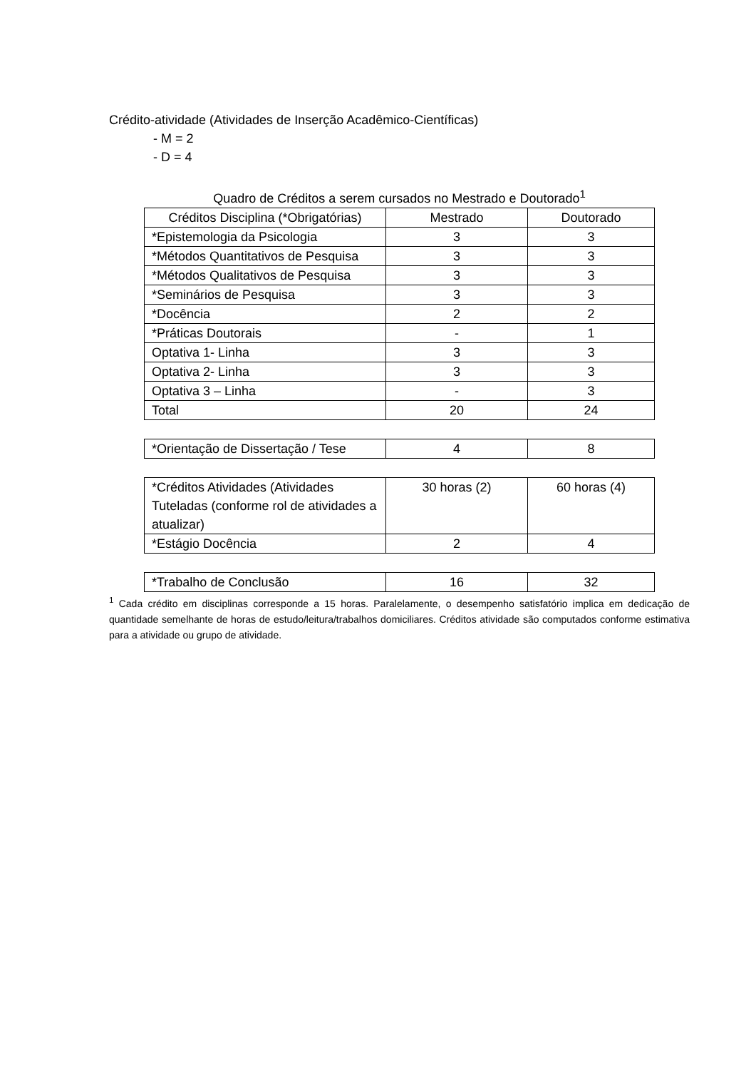Crédito-atividade (Atividades de Inserção Acadêmico-Científicas)
- M = 2
- D = 4
Quadro de Créditos a serem cursados no Mestrado e Doutorado<sup>1</sup>
| Créditos Disciplina (*Obrigatórias) | Mestrado | Doutorado |
| *Epistemologia da Psicologia | 3 | 3 |
| *Métodos Quantitativos de Pesquisa | 3 | 3 |
| *Métodos Qualitativos de Pesquisa | 3 | 3 |
| *Seminários de Pesquisa | 3 | 3 |
| *Docência | 2 | 2 |
| *Práticas Doutorais | - | 1 |
| Optativa 1- Linha | 3 | 3 |
| Optativa 2- Linha | 3 | 3 |
| Optativa 3 – Linha | - | 3 |
| Total | 20 | 24 |
| *Orientação de Dissertação / Tese | 4 | 8 |
| *Créditos Atividades (Atividades Tuteladas (conforme rol de atividades a atualizar) | 30 horas (2) | 60 horas (4) |
| *Estágio Docência | 2 | 4 |
| *Trabalho de Conclusão | 16 | 32 |
<sup>1</sup> Cada crédito em disciplinas corresponde a 15 horas. Paralelamente, o desempenho satisfatório implica em dedicação de quantidade semelhante de horas de estudo/leitura/trabalhos domiciliares. Créditos atividade são computados conforme estimativa para a atividade ou grupo de atividade.